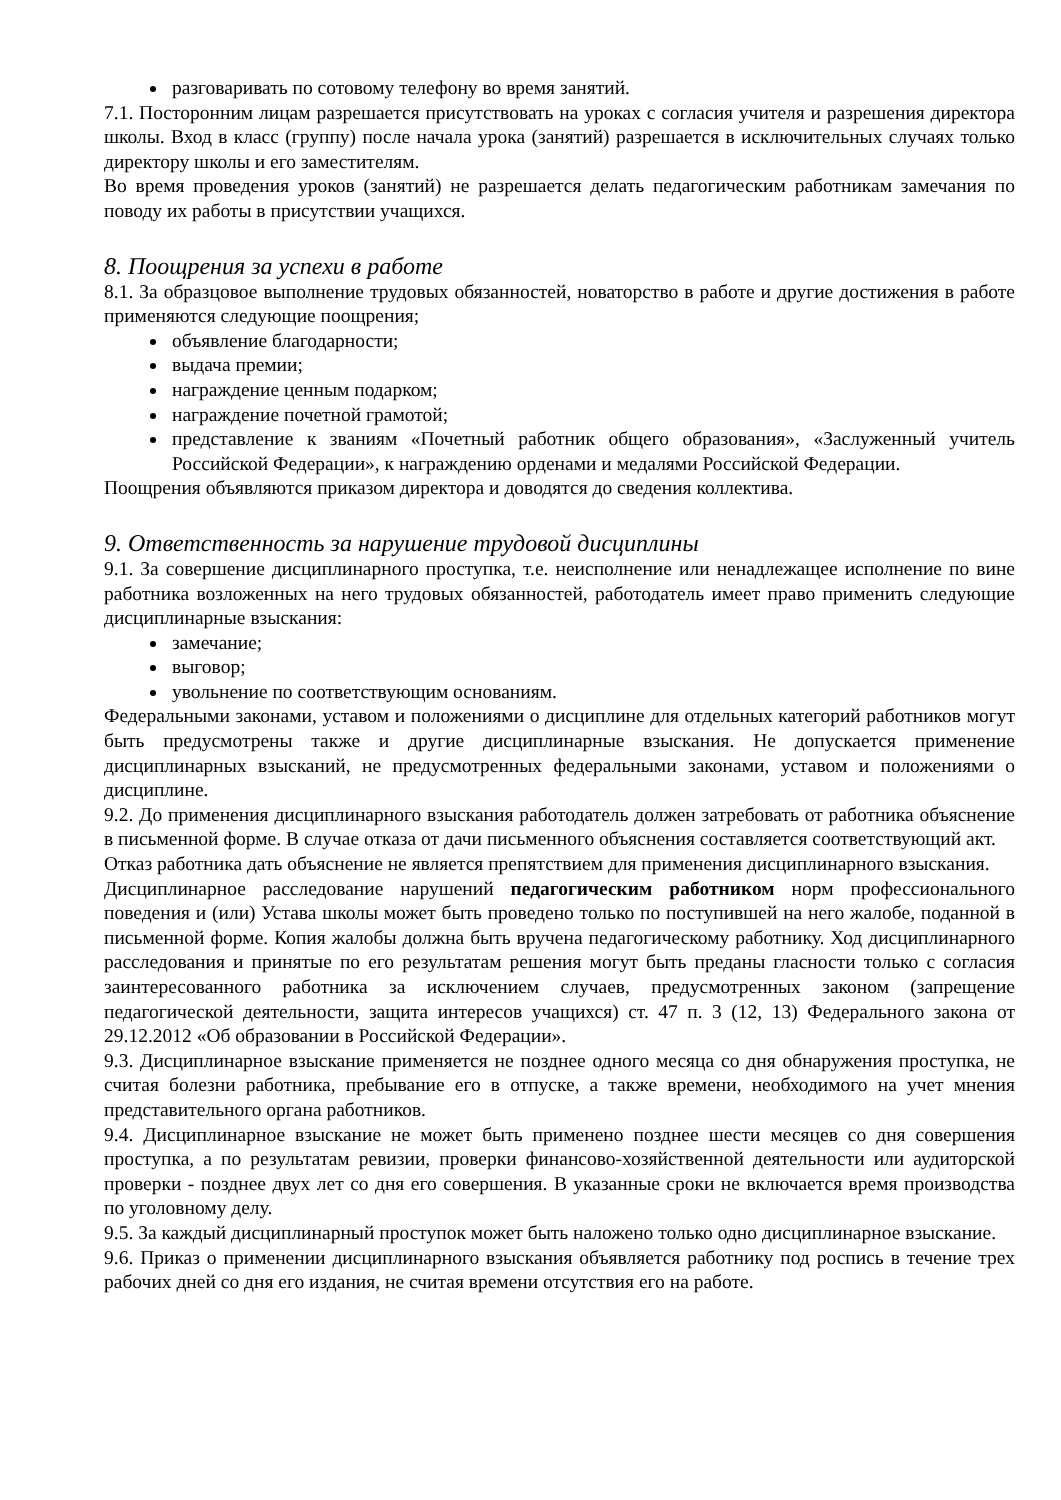разговаривать по сотовому телефону во время занятий.
7.1. Посторонним лицам разрешается присутствовать на уроках с согласия учителя и разрешения директора школы. Вход в класс (группу) после начала урока (занятий) разрешается в исключительных случаях только директору школы и его заместителям.
Во время проведения уроков (занятий) не разрешается делать педагогическим работникам замечания по поводу их работы в присутствии учащихся.
8. Поощрения за успехи в работе
8.1. За образцовое выполнение трудовых обязанностей, новаторство в работе и другие достижения в работе применяются следующие поощрения;
объявление благодарности;
выдача премии;
награждение ценным подарком;
награждение почетной грамотой;
представление к званиям «Почетный работник общего образования», «Заслуженный учитель Российской Федерации», к награждению орденами и медалями Российской Федерации.
Поощрения объявляются приказом директора и доводятся до сведения коллектива.
9. Ответственность за нарушение трудовой дисциплины
9.1. За совершение дисциплинарного проступка, т.е. неисполнение или ненадлежащее исполнение по вине работника возложенных на него трудовых обязанностей, работодатель имеет право применить следующие дисциплинарные взыскания:
замечание;
выговор;
увольнение по соответствующим основаниям.
Федеральными законами, уставом и положениями о дисциплине для отдельных категорий работников могут быть предусмотрены также и другие дисциплинарные взыскания. Не допускается применение дисциплинарных взысканий, не предусмотренных федеральными законами, уставом и положениями о дисциплине.
9.2. До применения дисциплинарного взыскания работодатель должен затребовать от работника объяснение в письменной форме. В случае отказа от дачи письменного объяснения составляется соответствующий акт.
Отказ работника дать объяснение не является препятствием для применения дисциплинарного взыскания.
Дисциплинарное расследование нарушений педагогическим работником норм профессионального поведения и (или) Устава школы может быть проведено только по поступившей на него жалобе, поданной в письменной форме. Копия жалобы должна быть вручена педагогическому работнику. Ход дисциплинарного расследования и принятые по его результатам решения могут быть преданы гласности только с согласия заинтересованного работника за исключением случаев, предусмотренных законом (запрещение педагогической деятельности, защита интересов учащихся) ст. 47 п. 3 (12, 13) Федерального закона от 29.12.2012 «Об образовании в Российской Федерации».
9.3. Дисциплинарное взыскание применяется не позднее одного месяца со дня обнаружения проступка, не считая болезни работника, пребывание его в отпуске, а также времени, необходимого на учет мнения представительного органа работников.
9.4. Дисциплинарное взыскание не может быть применено позднее шести месяцев со дня совершения проступка, а по результатам ревизии, проверки финансово-хозяйственной деятельности или аудиторской проверки - позднее двух лет со дня его совершения. В указанные сроки не включается время производства по уголовному делу.
9.5. За каждый дисциплинарный проступок может быть наложено только одно дисциплинарное взыскание.
9.6. Приказ о применении дисциплинарного взыскания объявляется работнику под роспись в течение трех рабочих дней со дня его издания, не считая времени отсутствия его на работе.